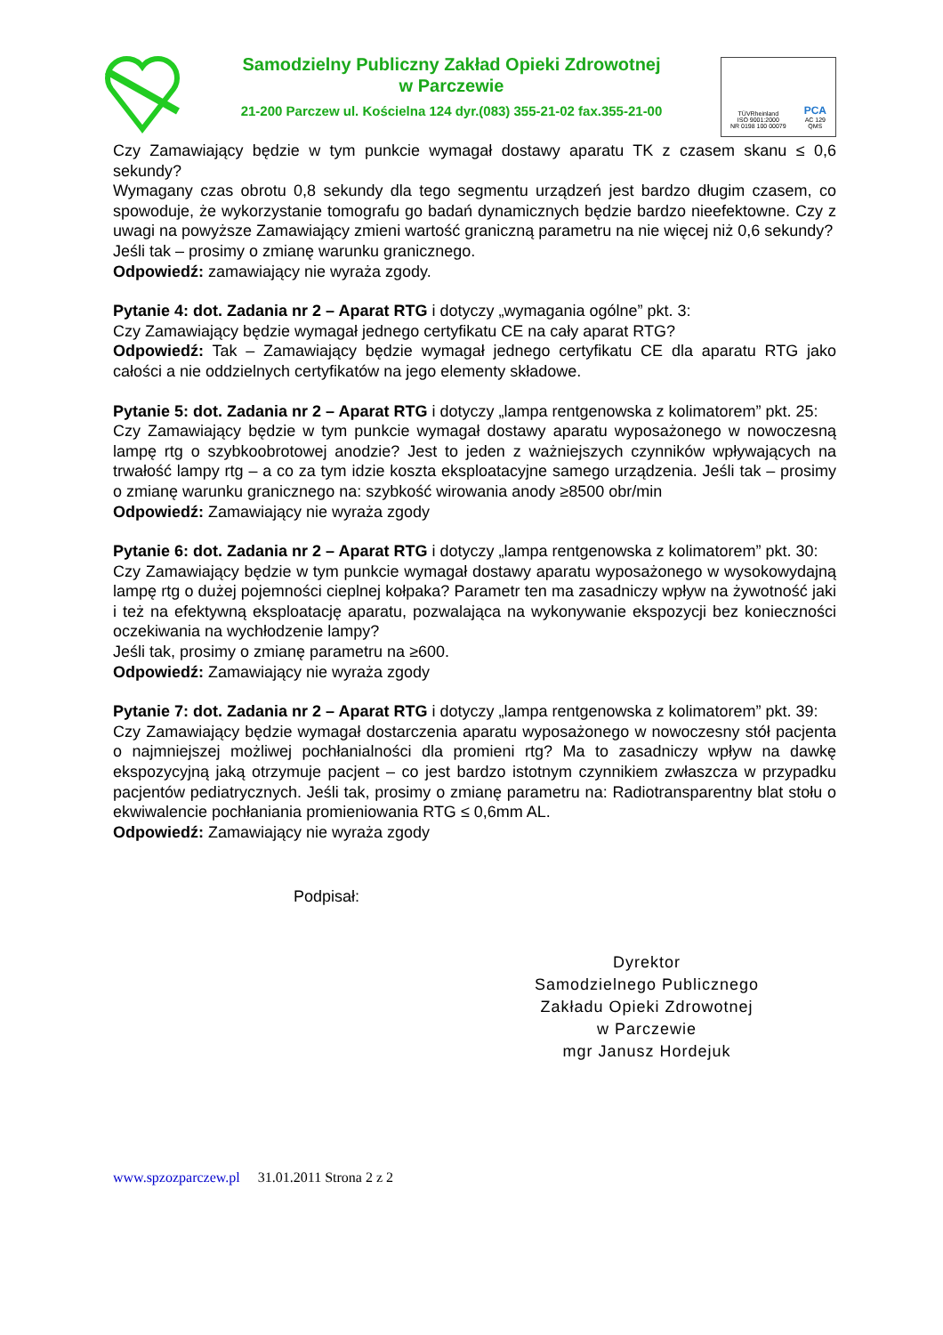Samodzielny Publiczny Zakład Opieki Zdrowotnej
w Parczewie
21-200 Parczew ul. Kościelna 124 dyr.(083) 355-21-02 fax.355-21-00
TÜVRheinland
ISO 9001:2000
NR 0198 100 00079
PCA
AC 129
QMS
Czy Zamawiający będzie w tym punkcie wymagał dostawy aparatu TK z czasem skanu ≤ 0,6 sekundy?
Wymagany czas obrotu 0,8 sekundy dla tego segmentu urządzeń jest bardzo długim czasem, co spowoduje, że wykorzystanie tomografu go badań dynamicznych będzie bardzo nieefektowne. Czy z uwagi na powyższe Zamawiający zmieni wartość graniczną parametru na nie więcej niż 0,6 sekundy?
Jeśli tak – prosimy o zmianę warunku granicznego.
Odpowiedź: zamawiający nie wyraża zgody.
Pytanie 4: dot. Zadania nr 2 – Aparat RTG i dotyczy „wymagania ogólne” pkt. 3:
Czy Zamawiający będzie wymagał jednego certyfikatu CE na cały aparat RTG?
Odpowiedź: Tak – Zamawiający będzie wymagał jednego certyfikatu CE dla aparatu RTG jako całości a nie oddzielnych certyfikatów na jego elementy składowe.
Pytanie 5: dot. Zadania nr 2 – Aparat RTG i dotyczy „lampa rentgenowska z kolimatorem” pkt. 25:
Czy Zamawiający będzie w tym punkcie wymagał dostawy aparatu wyposażonego w nowoczesną lampę rtg o szybkoobrotowej anodzie? Jest to jeden z ważniejszych czynników wpływających na trwałość lampy rtg – a co za tym idzie koszta eksploatacyjne samego urządzenia. Jeśli tak – prosimy o zmianę warunku granicznego na: szybkość wirowania anody ≥8500 obr/min
Odpowiedź: Zamawiający nie wyraża zgody
Pytanie 6: dot. Zadania nr 2 – Aparat RTG i dotyczy „lampa rentgenowska z kolimatorem” pkt. 30:
Czy Zamawiający będzie w tym punkcie wymagał dostawy aparatu wyposażonego w wysokowydajną lampę rtg o dużej pojemności cieplnej kołpaka? Parametr ten ma zasadniczy wpływ na żywotność jaki i też na efektywną eksploatację aparatu, pozwalająca na wykonywanie ekspozycji bez konieczności oczekiwania na wychłodzenie lampy?
Jeśli tak, prosimy o zmianę parametru na ≥600.
Odpowiedź: Zamawiający nie wyraża zgody
Pytanie 7: dot. Zadania nr 2 – Aparat RTG i dotyczy „lampa rentgenowska z kolimatorem” pkt. 39:
Czy Zamawiający będzie wymagał dostarczenia aparatu wyposażonego w nowoczesny stół pacjenta o najmniejszej możliwej pochłanialności dla promieni rtg? Ma to zasadniczy wpływ na dawkę ekspozycyjną jaką otrzymuje pacjent – co jest bardzo istotnym czynnikiem zwłaszcza w przypadku pacjentów pediatrycznych. Jeśli tak, prosimy o zmianę parametru na: Radiotransparentny blat stołu o ekwiwalencie pochłaniania promieniowania RTG ≤ 0,6mm AL.
Odpowiedź: Zamawiający nie wyraża zgody
Podpisał:
Dyrektor
Samodzielnego Publicznego
Zakładu Opieki Zdrowotnej
w Parczewie
mgr Janusz Hordejuk
www.spzozparczew.pl 31.01.2011 Strona 2 z 2